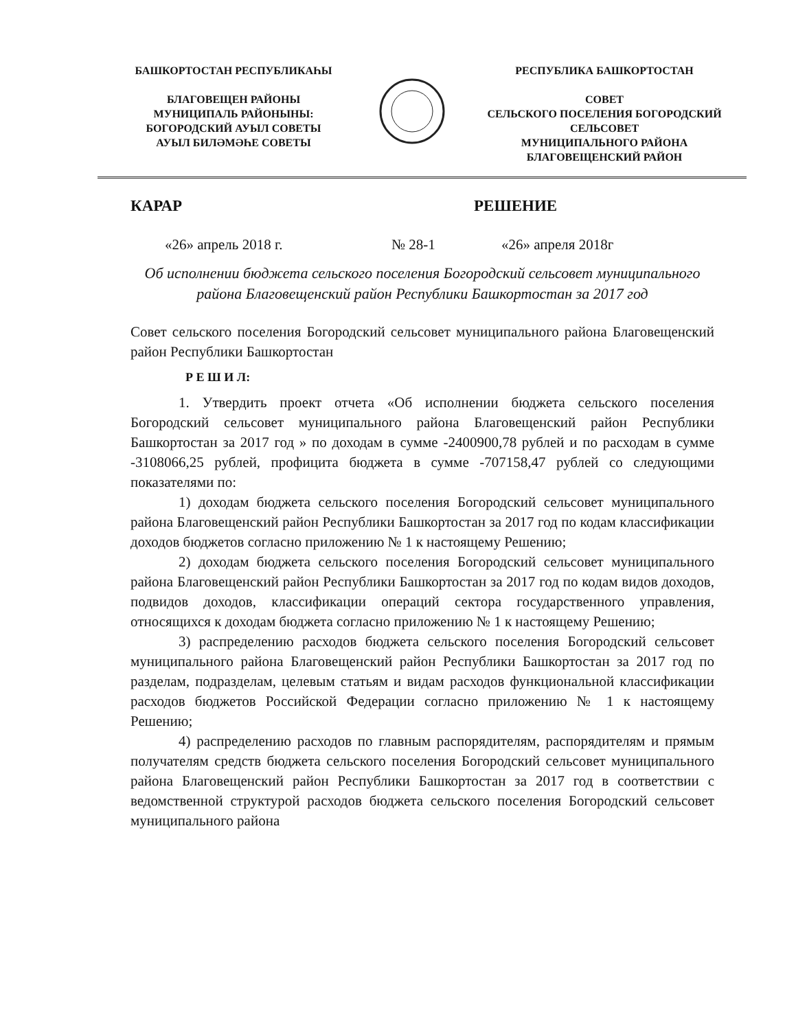БАШКОРТОСТАН РЕСПУБЛИКАҺЫ
БЛАГОВЕЩЕН РАЙОНЫ
МУНИЦИПАЛЬ РАЙОНЫНЫ:
БОГОРОДСКИЙ АУЫЛ СОВЕТЫ
АУЫЛ БИЛӘМӘҺЕ СОВЕТЫ
РЕСПУБЛИКА БАШКОРТОСТАН
СОВЕТ
СЕЛЬСКОГО ПОСЕЛЕНИЯ БОГОРОДСКИЙ
СЕЛЬСОВЕТ
МУНИЦИПАЛЬНОГО РАЙОНА
БЛАГОВЕЩЕНСКИЙ РАЙОН
КАРАР РЕШЕНИЕ
«26» апрель 2018 г. № 28-1 «26» апреля 2018г
Об исполнении бюджета сельского поселения Богородский сельсовет муниципального района Благовещенский район Республики Башкортостан за 2017 год
Совет сельского поселения Богородский сельсовет муниципального района Благовещенский район Республики Башкортостан
Р Е Ш И Л:
1. Утвердить проект отчета «Об исполнении бюджета сельского поселения Богородский сельсовет муниципального района Благовещенский район Республики Башкортостан за 2017 год » по доходам в сумме -2400900,78 рублей и по расходам в сумме -3108066,25 рублей, профицита бюджета в сумме -707158,47 рублей со следующими показателями по:
1) доходам бюджета сельского поселения Богородский сельсовет муниципального района Благовещенский район Республики Башкортостан за 2017 год по кодам классификации доходов бюджетов согласно приложению № 1 к настоящему Решению;
2) доходам бюджета сельского поселения Богородский сельсовет муниципального района Благовещенский район Республики Башкортостан за 2017 год по кодам видов доходов, подвидов доходов, классификации операций сектора государственного управления, относящихся к доходам бюджета согласно приложению № 1 к настоящему Решению;
3) распределению расходов бюджета сельского поселения Богородский сельсовет муниципального района Благовещенский район Республики Башкортостан за 2017 год по разделам, подразделам, целевым статьям и видам расходов функциональной классификации расходов бюджетов Российской Федерации согласно приложению № 1 к настоящему Решению;
4) распределению расходов по главным распорядителям, распорядителям и прямым получателям средств бюджета сельского поселения Богородский сельсовет муниципального района Благовещенский район Республики Башкортостан за 2017 год в соответствии с ведомственной структурой расходов бюджета сельского поселения Богородский сельсовет муниципального района